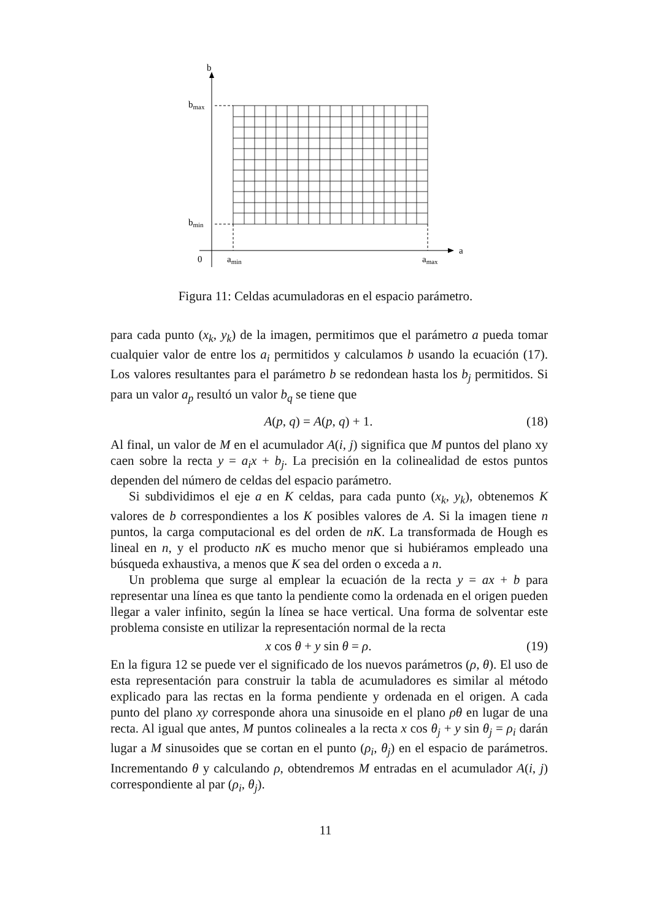b
a
0
amin
amax
bmax
bmin
Figura 11: Celdas acumuladoras en el espacio parámetro.
para cada punto (x<sub>k</sub>, y<sub>k</sub>) de la imagen, permitimos que el parámetro a pueda tomar cualquier valor de entre los a<sub>i</sub> permitidos y calculamos b usando la ecuación (17). Los valores resultantes para el parámetro b se redondean hasta los b<sub>j</sub> permitidos. Si para un valor a<sub>p</sub> resultó un valor b<sub>q</sub> se tiene que
A(p, q) = A(p, q) + 1. (18)
Al final, un valor de M en el acumulador A(i, j) significa que M puntos del plano xy caen sobre la recta y = a<sub>i</sub>x + b<sub>j</sub>. La precisión en la colinealidad de estos puntos dependen del número de celdas del espacio parámetro.
Si subdividimos el eje a en K celdas, para cada punto (x<sub>k</sub>, y<sub>k</sub>), obtenemos K valores de b correspondientes a los K posibles valores de A. Si la imagen tiene n puntos, la carga computacional es del orden de nK. La transformada de Hough es lineal en n, y el producto nK es mucho menor que si hubiéramos empleado una búsqueda exhaustiva, a menos que K sea del orden o exceda a n.
Un problema que surge al emplear la ecuación de la recta y = ax + b para representar una línea es que tanto la pendiente como la ordenada en el origen pueden llegar a valer infinito, según la línea se hace vertical. Una forma de solventar este problema consiste en utilizar la representación normal de la recta
x cos θ + y sin θ = ρ. (19)
En la figura 12 se puede ver el significado de los nuevos parámetros (ρ, θ). El uso de esta representación para construir la tabla de acumuladores es similar al método explicado para las rectas en la forma pendiente y ordenada en el origen. A cada punto del plano xy corresponde ahora una sinusoide en el plano ρθ en lugar de una recta. Al igual que antes, M puntos colineales a la recta x cos θ<sub>j</sub> + y sin θ<sub>j</sub> = ρ<sub>i</sub> darán lugar a M sinusoides que se cortan en el punto (ρ<sub>i</sub>, θ<sub>j</sub>) en el espacio de parámetros. Incrementando θ y calculando ρ, obtendremos M entradas en el acumulador A(i, j) correspondiente al par (ρ<sub>i</sub>, θ<sub>j</sub>).
11